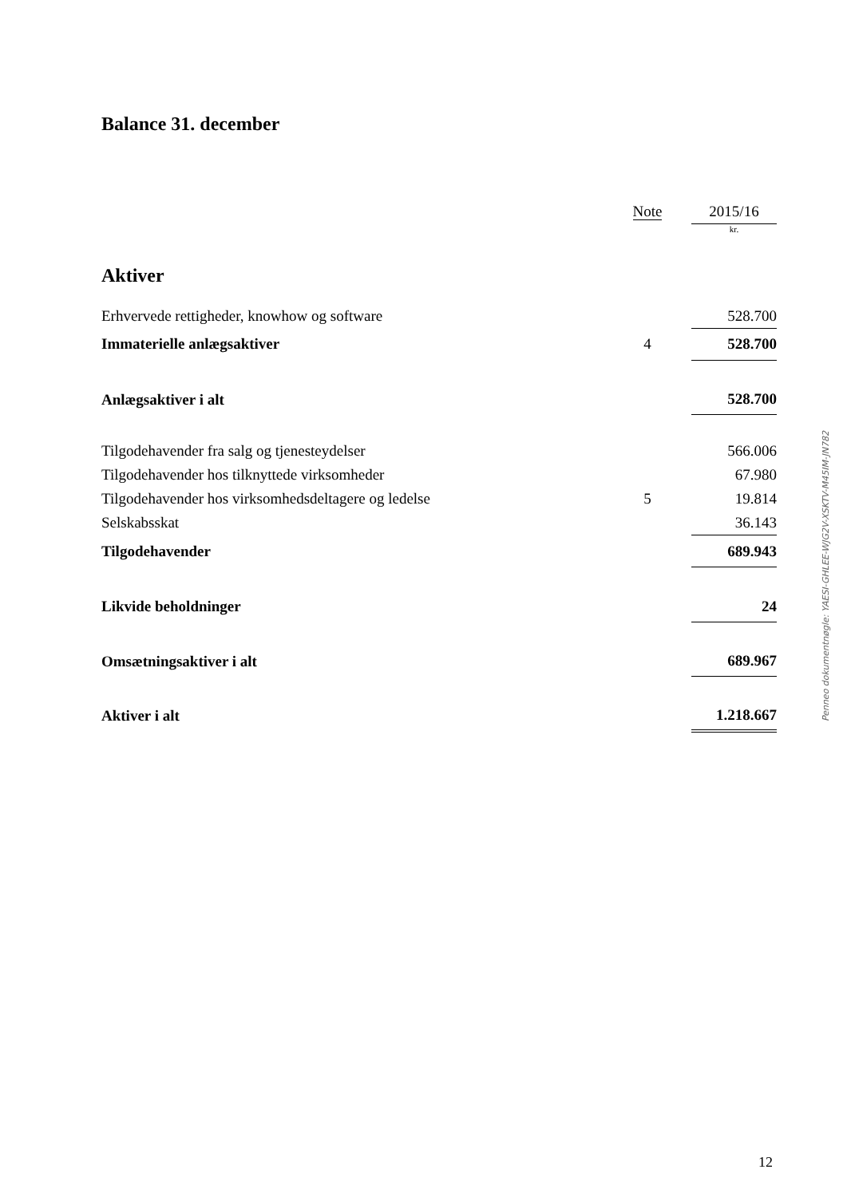Balance 31. december
| | Note | | 2015/16 |
| | | | kr. |
| Aktiver | | | |
| Erhvervede rettigheder, knowhow og software | | | 528.700 |
| Immaterielle anlægsaktiver | 4 | | 528.700 |
| Anlægsaktiver i alt | | | 528.700 |
| Tilgodehavender fra salg og tjenesteydelser | | | 566.006 |
| Tilgodehavender hos tilknyttede virksomheder | | | 67.980 |
| Tilgodehavender hos virksomhedsdeltagere og ledelse | 5 | | 19.814 |
| Selskabsskat | | | 36.143 |
| Tilgodehavender | | | 689.943 |
| Likvide beholdninger | | | 24 |
| Omsætningsaktiver i alt | | | 689.967 |
| Aktiver i alt | | | 1.218.667 |
Penneo dokumentnøgle: YAESI-GHLEE-WJG2V-XSKTV-M45IM-JN782
12